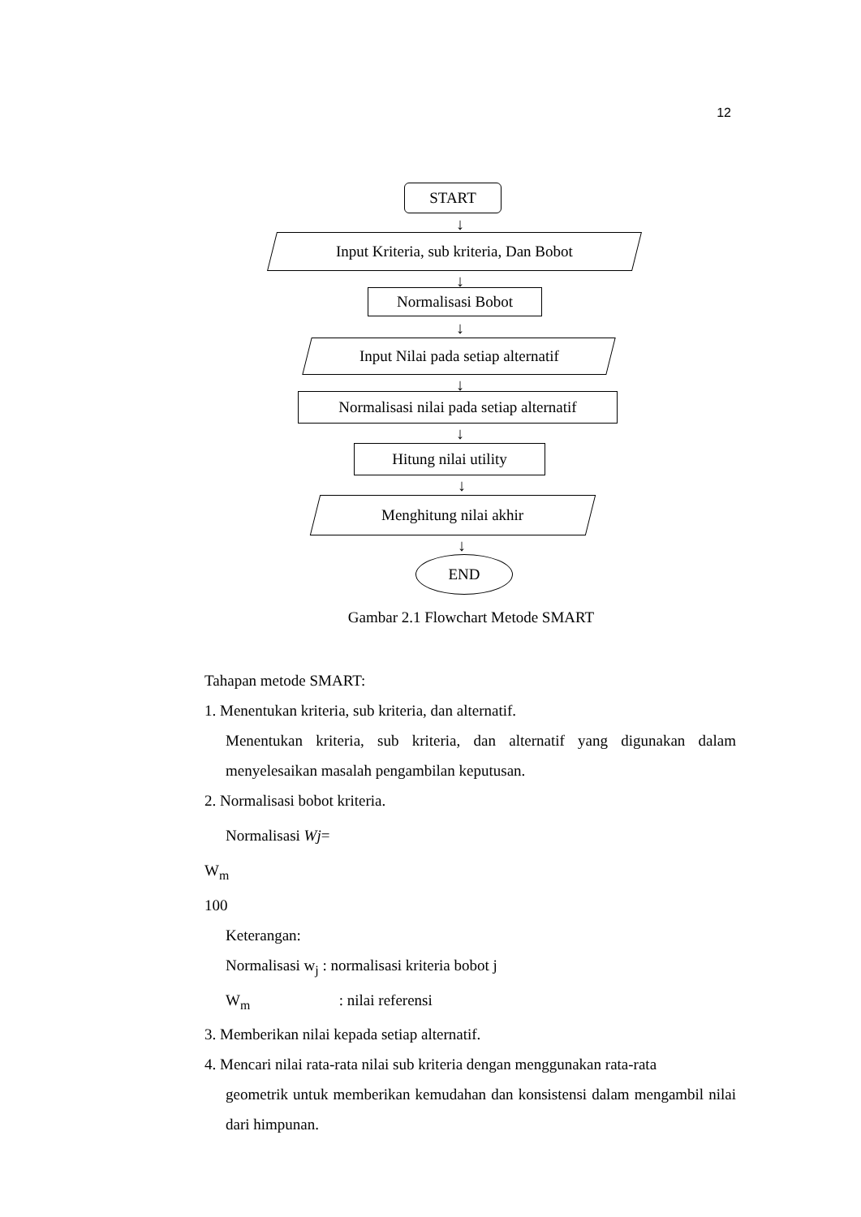12
START
↓
Input Kriteria, sub kriteria, Dan Bobot
↓
Normalisasi Bobot
↓
Input Nilai pada setiap alternatif
↓
Normalisasi nilai pada setiap alternatif
↓
Hitung nilai utility
↓
Menghitung nilai akhir
↓
END
Gambar 2.1 Flowchart Metode SMART
Tahapan metode SMART:
1. Menentukan kriteria, sub kriteria, dan alternatif.
Menentukan kriteria, sub kriteria, dan alternatif yang digunakan dalam menyelesaikan masalah pengambilan keputusan.
2. Normalisasi bobot kriteria.
Normalisasi Wj=
W<sub>m</sub>
100
Keterangan:
Normalisasi w<sub>j</sub> : normalisasi kriteria bobot j
W<sub>m</sub> : nilai referensi
3. Memberikan nilai kepada setiap alternatif.
4. Mencari nilai rata-rata nilai sub kriteria dengan menggunakan rata-rata
geometrik untuk memberikan kemudahan dan konsistensi dalam mengambil nilai dari himpunan.